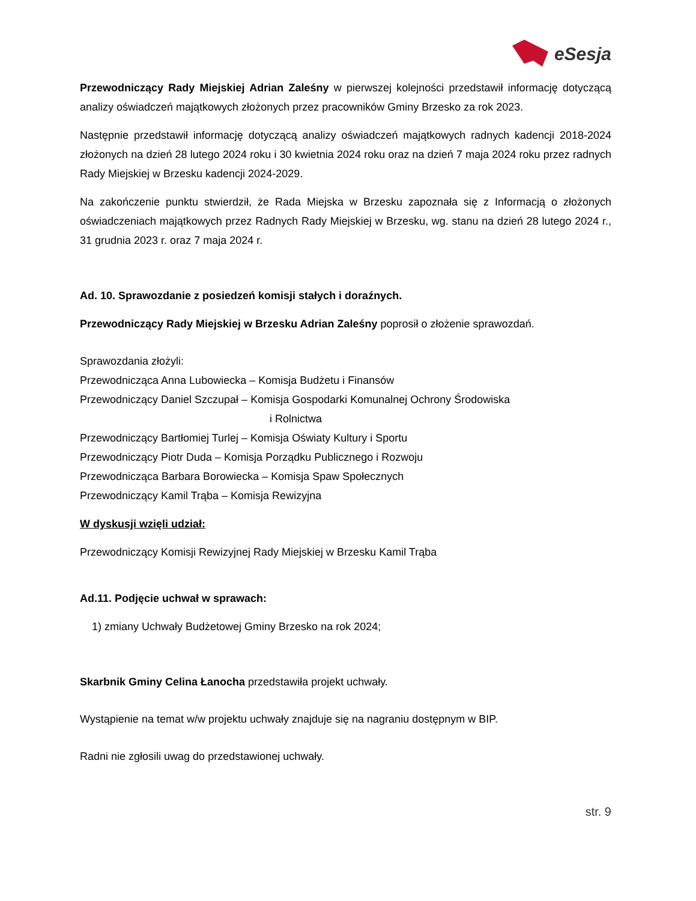eSesja
Przewodniczący Rady Miejskiej Adrian Zaleśny w pierwszej kolejności przedstawił informację dotyczącą analizy oświadczeń majątkowych złożonych przez pracowników Gminy Brzesko za rok 2023.
Następnie przedstawił informację dotyczącą analizy oświadczeń majątkowych radnych kadencji 2018-2024 złożonych na dzień 28 lutego 2024 roku i 30 kwietnia 2024 roku oraz na dzień 7 maja 2024 roku przez radnych Rady Miejskiej w Brzesku kadencji 2024-2029.
Na zakończenie punktu stwierdził, że Rada Miejska w Brzesku zapoznała się z Informacją o złożonych oświadczeniach majątkowych przez Radnych Rady Miejskiej w Brzesku, wg. stanu na dzień 28 lutego 2024 r., 31 grudnia 2023 r. oraz 7 maja 2024 r.
Ad. 10. Sprawozdanie z posiedzeń komisji stałych i doraźnych.
Przewodniczący Rady Miejskiej w Brzesku Adrian Zaleśny poprosił o złożenie sprawozdań.
Sprawozdania złożyli:
Przewodnicząca Anna Lubowiecka – Komisja Budżetu i Finansów
Przewodniczący Daniel Szczupał – Komisja Gospodarki Komunalnej Ochrony Środowiska
i Rolnictwa
Przewodniczący Bartłomiej Turlej – Komisja Oświaty Kultury i Sportu
Przewodniczący Piotr Duda – Komisja Porządku Publicznego i Rozwoju
Przewodnicząca Barbara Borowiecka – Komisja Spaw Społecznych
Przewodniczący Kamil Trąba – Komisja Rewizyjna
W dyskusji wzięli udział:
Przewodniczący Komisji Rewizyjnej Rady Miejskiej w Brzesku Kamil Trąba
Ad.11. Podjęcie uchwał w sprawach:
1) zmiany Uchwały Budżetowej Gminy Brzesko na rok 2024;
Skarbnik Gminy Celina Łanocha przedstawiła projekt uchwały.
Wystąpienie na temat w/w projektu uchwały znajduje się na nagraniu dostępnym w BIP.
Radni nie zgłosili uwag do przedstawionej uchwały.
str. 9